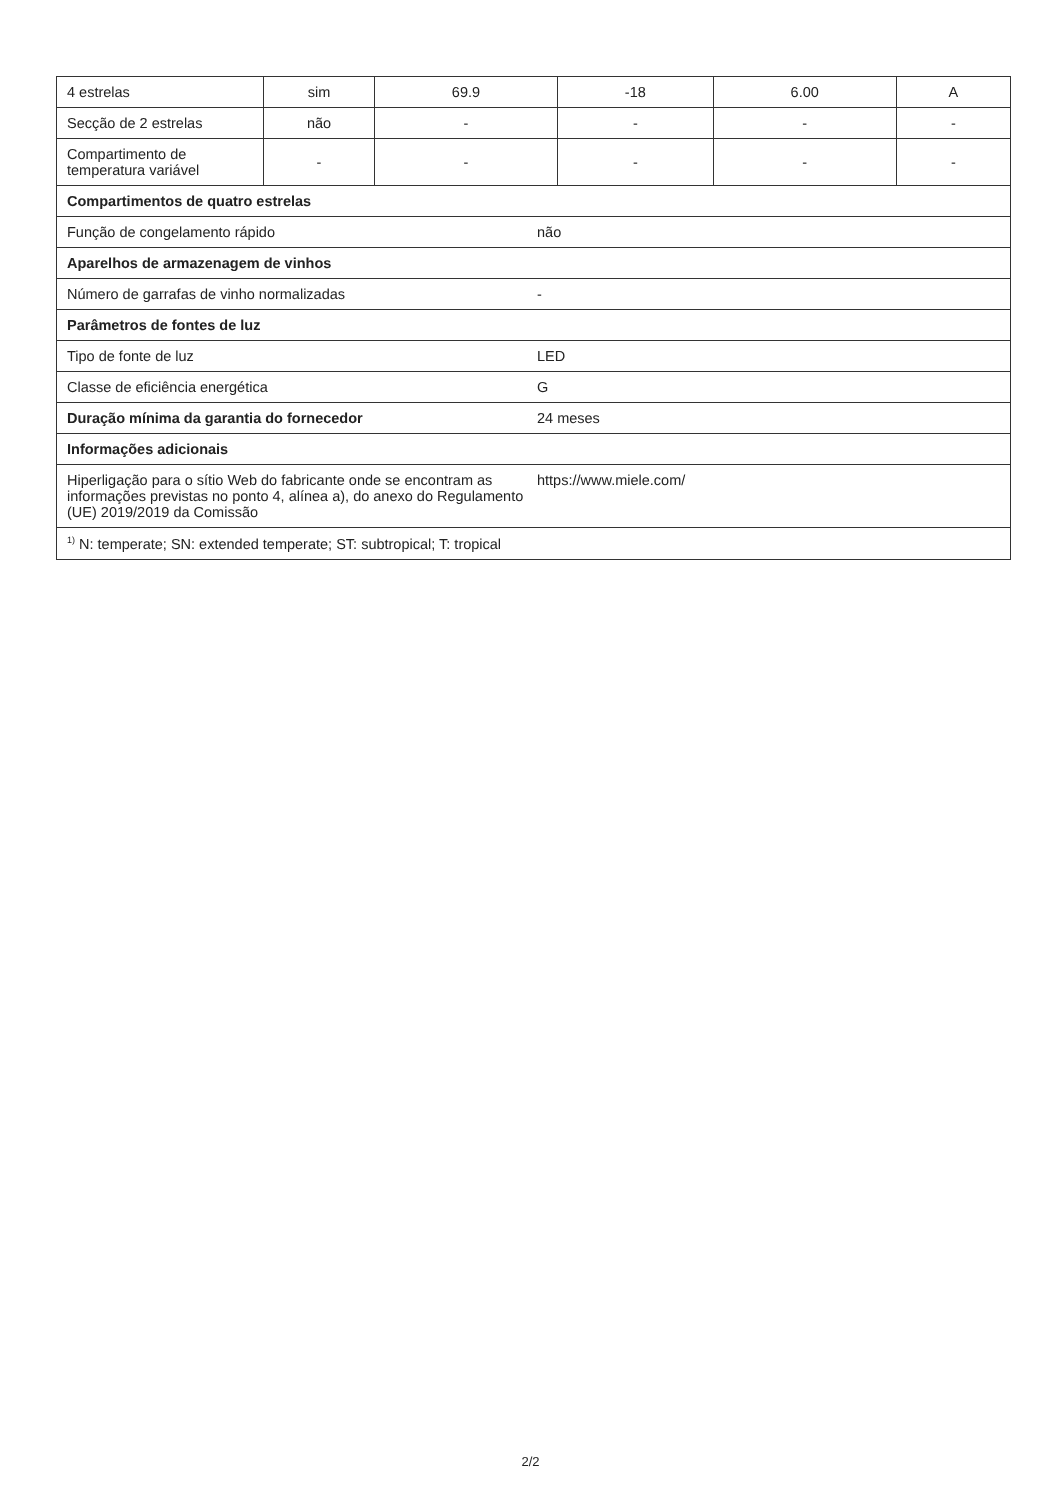| 4 estrelas | sim | 69.9 | -18 | 6.00 | A |
| Secção de 2 estrelas | não | - | - | - | - |
| Compartimento de temperatura variável | - | - | - | - | - |
| Compartimentos de quatro estrelas | | | | | |
| Função de congelamento rápido não | | | | | |
| Aparelhos de armazenagem de vinhos | | | | | |
| Número de garrafas de vinho normalizadas - | | | | | |
| Parâmetros de fontes de luz | | | | | |
| Tipo de fonte de luz LED | | | | | |
| Classe de eficiência energética G | | | | | |
| Duração mínima da garantia do fornecedor 24 meses | | | | | |
| Informações adicionais | | | | | |
| Hiperligação para o sítio Web do fabricante onde se encontram as informações previstas no ponto 4, alínea a), do anexo do Regulamento (UE) 2019/2019 da Comissão https://www.miele.com/ | | | | | |
| <sup>1)</sup> N: temperate; SN: extended temperate; ST: subtropical; T: tropical | | | | | |
2/2